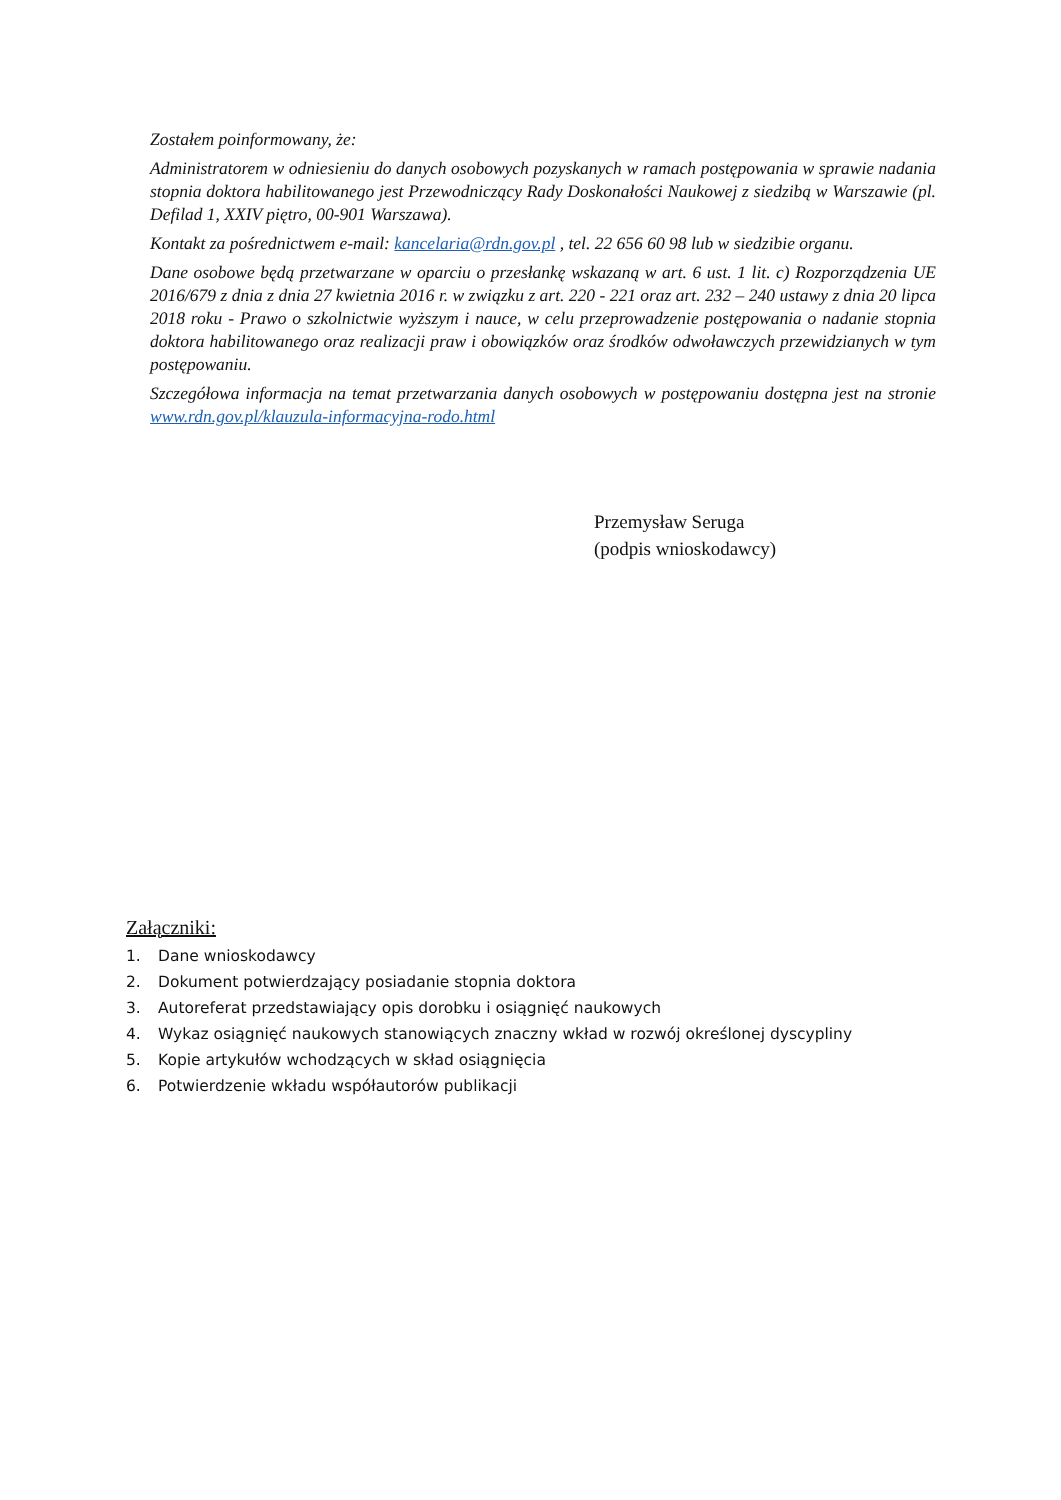Zostałem poinformowany, że:
Administratorem w odniesieniu do danych osobowych pozyskanych w ramach postępowania w sprawie nadania stopnia doktora habilitowanego jest Przewodniczący Rady Doskonałości Naukowej z siedzibą w Warszawie (pl. Defilad 1, XXIV piętro, 00-901 Warszawa).
Kontakt za pośrednictwem e-mail: kancelaria@rdn.gov.pl , tel. 22 656 60 98 lub w siedzibie organu.
Dane osobowe będą przetwarzane w oparciu o przesłankę wskazaną w art. 6 ust. 1 lit. c) Rozporządzenia UE 2016/679 z dnia z dnia 27 kwietnia 2016 r. w związku z art. 220 - 221 oraz art. 232 – 240 ustawy z dnia 20 lipca 2018 roku - Prawo o szkolnictwie wyższym i nauce, w celu przeprowadzenie postępowania o nadanie stopnia doktora habilitowanego oraz realizacji praw i obowiązków oraz środków odwoławczych przewidzianych w tym postępowaniu.
Szczegółowa informacja na temat przetwarzania danych osobowych w postępowaniu dostępna jest na stronie www.rdn.gov.pl/klauzula-informacyjna-rodo.html
Przemysław Seruga
(podpis wnioskodawcy)
Załączniki:
1. Dane wnioskodawcy
2. Dokument potwierdzający posiadanie stopnia doktora
3. Autoreferat przedstawiający opis dorobku i osiągnięć naukowych
4. Wykaz osiągnięć naukowych stanowiących znaczny wkład w rozwój określonej dyscypliny
5. Kopie artykułów wchodzących w skład osiągnięcia
6. Potwierdzenie wkładu współautorów publikacji